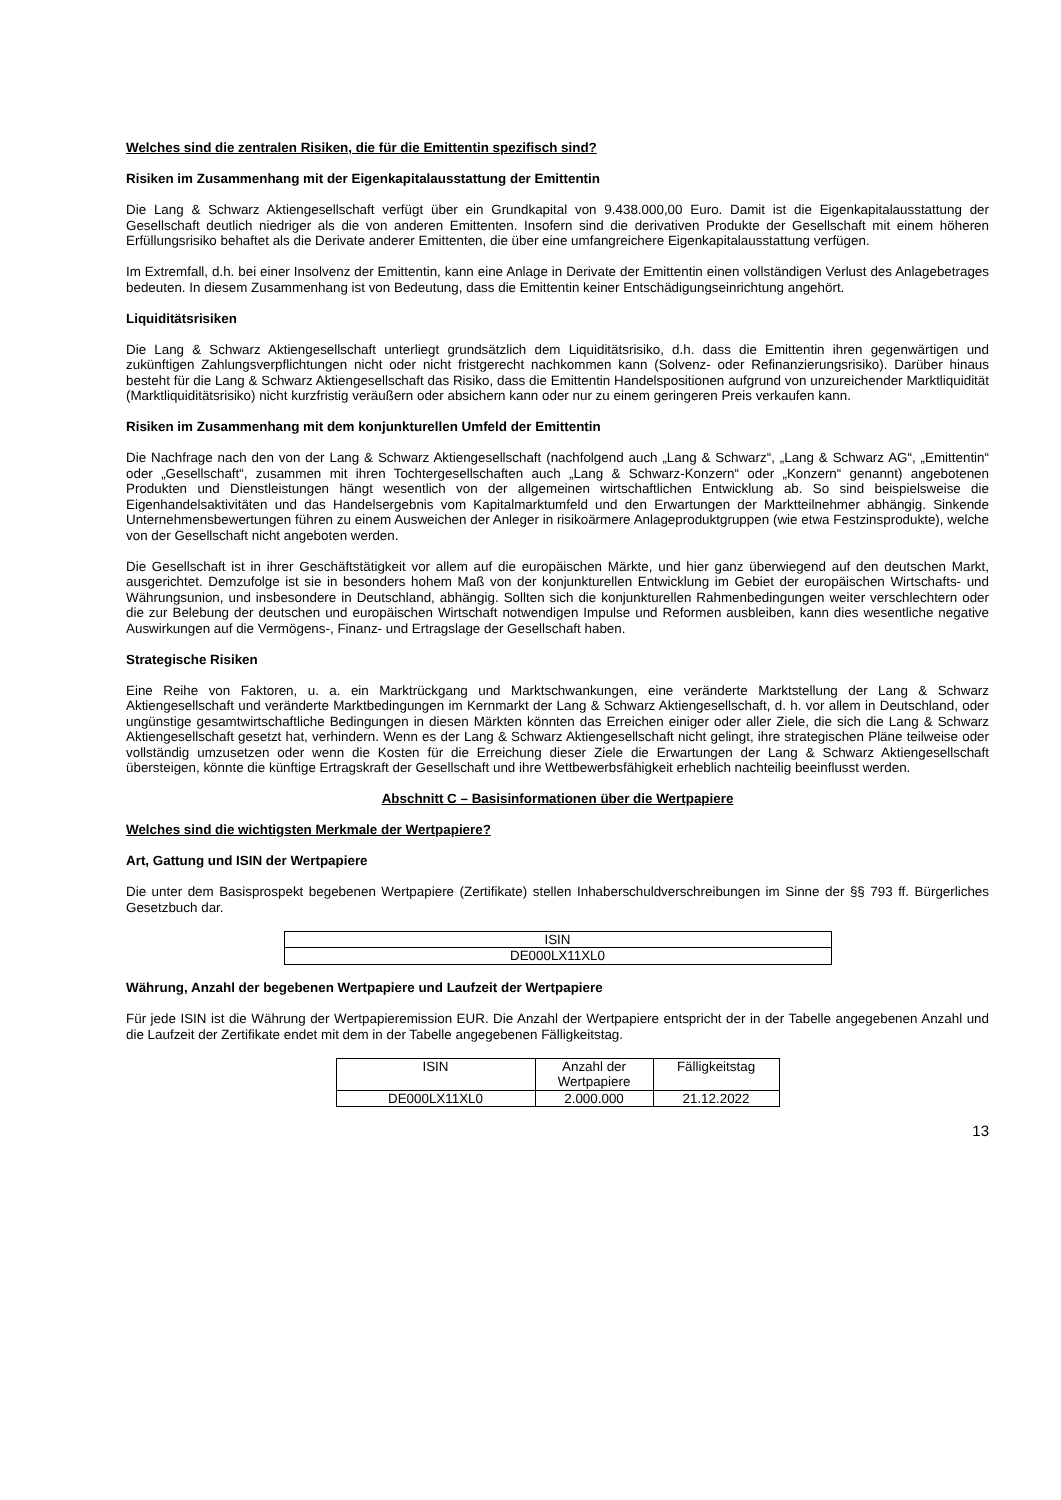Welches sind die zentralen Risiken, die für die Emittentin spezifisch sind?
Risiken im Zusammenhang mit der Eigenkapitalausstattung der Emittentin
Die Lang & Schwarz Aktiengesellschaft verfügt über ein Grundkapital von 9.438.000,00 Euro. Damit ist die Eigenkapitalausstattung der Gesellschaft deutlich niedriger als die von anderen Emittenten. Insofern sind die derivativen Produkte der Gesellschaft mit einem höheren Erfüllungsrisiko behaftet als die Derivate anderer Emittenten, die über eine umfangreichere Eigenkapitalausstattung verfügen.
Im Extremfall, d.h. bei einer Insolvenz der Emittentin, kann eine Anlage in Derivate der Emittentin einen vollständigen Verlust des Anlagebetrages bedeuten. In diesem Zusammenhang ist von Bedeutung, dass die Emittentin keiner Entschädigungseinrichtung angehört.
Liquiditätsrisiken
Die Lang & Schwarz Aktiengesellschaft unterliegt grundsätzlich dem Liquiditätsrisiko, d.h. dass die Emittentin ihren gegenwärtigen und zukünftigen Zahlungsverpflichtungen nicht oder nicht fristgerecht nachkommen kann (Solvenz- oder Refinanzierungsrisiko). Darüber hinaus besteht für die Lang & Schwarz Aktiengesellschaft das Risiko, dass die Emittentin Handelspositionen aufgrund von unzureichender Marktliquidität (Marktliquiditätsrisiko) nicht kurzfristig veräußern oder absichern kann oder nur zu einem geringeren Preis verkaufen kann.
Risiken im Zusammenhang mit dem konjunkturellen Umfeld der Emittentin
Die Nachfrage nach den von der Lang & Schwarz Aktiengesellschaft (nachfolgend auch „Lang & Schwarz“, „Lang & Schwarz AG“, „Emittentin“ oder „Gesellschaft“, zusammen mit ihren Tochtergesellschaften auch „Lang & Schwarz-Konzern“ oder „Konzern“ genannt) angebotenen Produkten und Dienstleistungen hängt wesentlich von der allgemeinen wirtschaftlichen Entwicklung ab. So sind beispielsweise die Eigenhandelsaktivitäten und das Handelsergebnis vom Kapitalmarktumfeld und den Erwartungen der Marktteilnehmer abhängig. Sinkende Unternehmensbewertungen führen zu einem Ausweichen der Anleger in risikoärmere Anlageproduktgruppen (wie etwa Festzinsprodukte), welche von der Gesellschaft nicht angeboten werden.
Die Gesellschaft ist in ihrer Geschäftstätigkeit vor allem auf die europäischen Märkte, und hier ganz überwiegend auf den deutschen Markt, ausgerichtet. Demzufolge ist sie in besonders hohem Maß von der konjunkturellen Entwicklung im Gebiet der europäischen Wirtschafts- und Währungsunion, und insbesondere in Deutschland, abhängig. Sollten sich die konjunkturellen Rahmenbedingungen weiter verschlechtern oder die zur Belebung der deutschen und europäischen Wirtschaft notwendigen Impulse und Reformen ausbleiben, kann dies wesentliche negative Auswirkungen auf die Vermögens-, Finanz- und Ertragslage der Gesellschaft haben.
Strategische Risiken
Eine Reihe von Faktoren, u. a. ein Marktrückgang und Marktschwankungen, eine veränderte Marktstellung der Lang & Schwarz Aktiengesellschaft und veränderte Marktbedingungen im Kernmarkt der Lang & Schwarz Aktiengesellschaft, d. h. vor allem in Deutschland, oder ungünstige gesamtwirtschaftliche Bedingungen in diesen Märkten könnten das Erreichen einiger oder aller Ziele, die sich die Lang & Schwarz Aktiengesellschaft gesetzt hat, verhindern. Wenn es der Lang & Schwarz Aktiengesellschaft nicht gelingt, ihre strategischen Pläne teilweise oder vollständig umzusetzen oder wenn die Kosten für die Erreichung dieser Ziele die Erwartungen der Lang & Schwarz Aktiengesellschaft übersteigen, könnte die künftige Ertragskraft der Gesellschaft und ihre Wettbewerbsfähigkeit erheblich nachteilig beeinflusst werden.
Abschnitt C – Basisinformationen über die Wertpapiere
Welches sind die wichtigsten Merkmale der Wertpapiere?
Art, Gattung und ISIN der Wertpapiere
Die unter dem Basisprospekt begebenen Wertpapiere (Zertifikate) stellen Inhaberschuldverschreibungen im Sinne der §§ 793 ff. Bürgerliches Gesetzbuch dar.
| ISIN |
| --- |
| DE000LX11XL0 |
Währung, Anzahl der begebenen Wertpapiere und Laufzeit der Wertpapiere
Für jede ISIN ist die Währung der Wertpapieremission EUR. Die Anzahl der Wertpapiere entspricht der in der Tabelle angegebenen Anzahl und die Laufzeit der Zertifikate endet mit dem in der Tabelle angegebenen Fälligkeitstag.
| ISIN | Anzahl der Wertpapiere | Fälligkeitstag |
| --- | --- | --- |
| DE000LX11XL0 | 2.000.000 | 21.12.2022 |
13